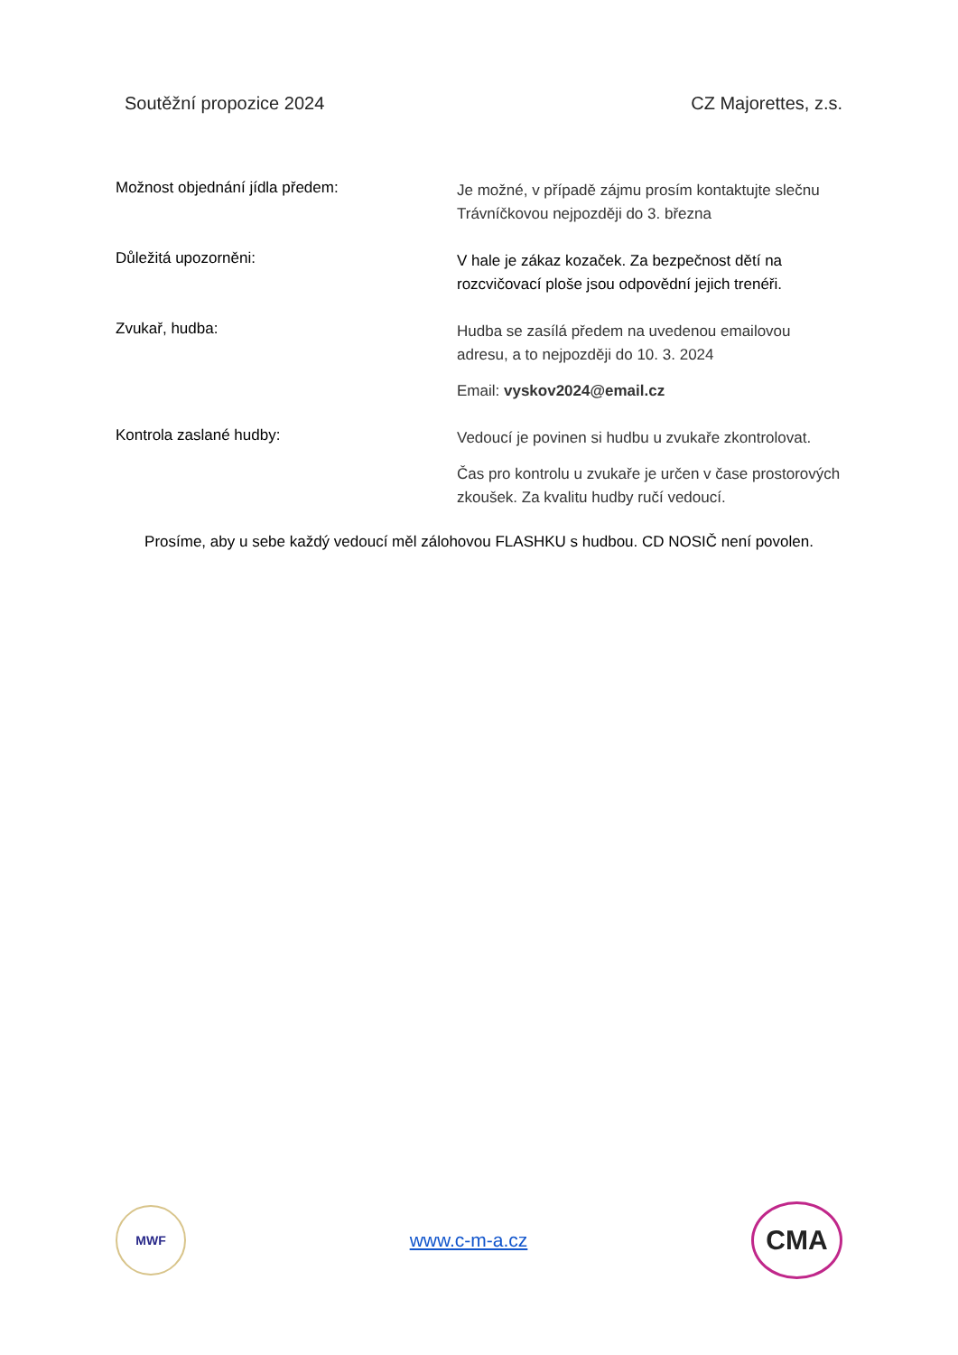Soutěžní propozice 2024 CZ Majorettes, z.s.
Možnost objednání jídla předem:
Je možné, v případě zájmu prosím kontaktujte slečnu Trávníčkovou nejpozději do 3. března
Důležitá upozorněni:
V hale je zákaz kozaček. Za bezpečnost dětí na rozcvičovací ploše jsou odpovědní jejich trenéři.
Zvukař, hudba:
Hudba se zasílá předem na uvedenou emailovou adresu, a to nejpozději do 10. 3. 2024
Email: vyskov2024@email.cz
Kontrola zaslané hudby:
Vedoucí je povinen si hudbu u zvukaře zkontrolovat.
Čas pro kontrolu u zvukaře je určen v čase prostorových zkoušek. Za kvalitu hudby ručí vedoucí.
Prosíme, aby u sebe každý vedoucí měl zálohovou FLASHKU s hudbou. CD NOSIČ není povolen.
MWF
www.c-m-a.cz
CMA